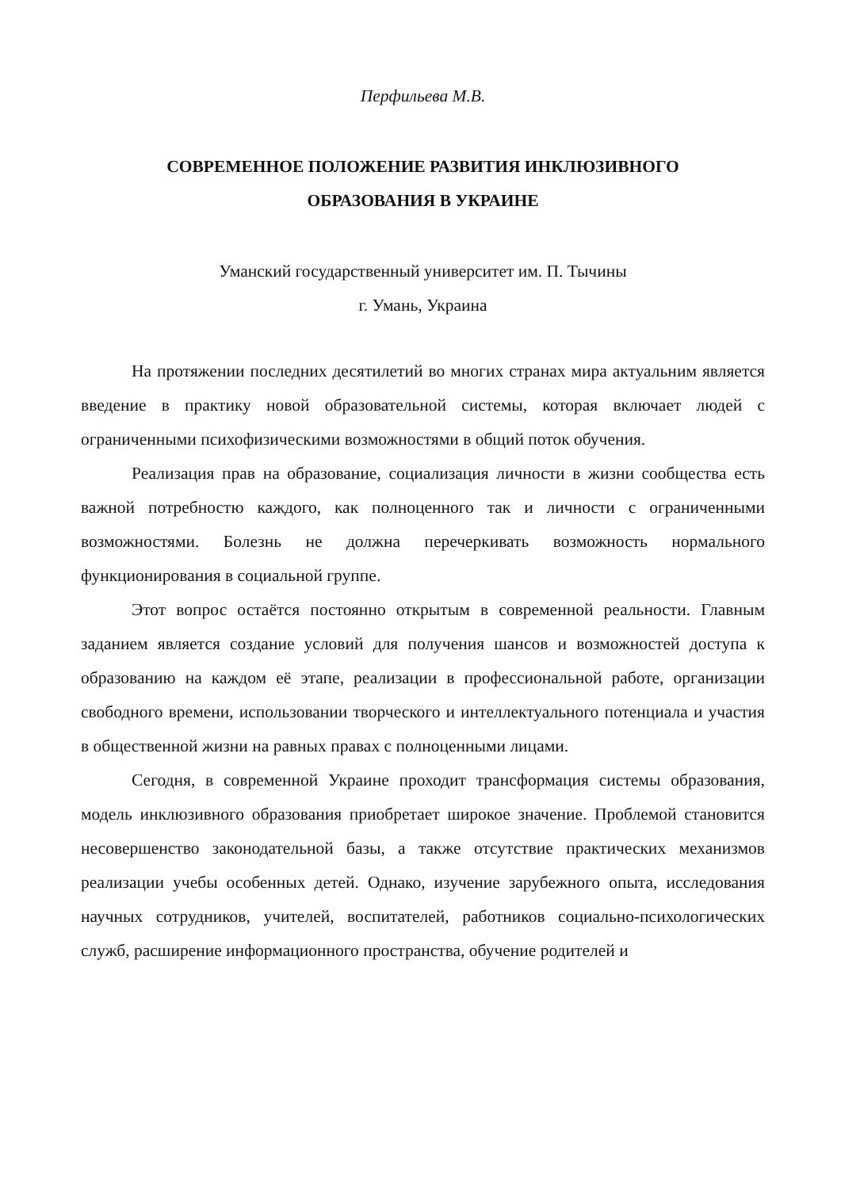Перфильева М.В.
СОВРЕМЕННОЕ ПОЛОЖЕНИЕ РАЗВИТИЯ ИНКЛЮЗИВНОГО
ОБРАЗОВАНИЯ В УКРАИНЕ
Уманский государственный университет им. П. Тычины
г. Умань, Украина
На протяжении последних десятилетий во многих странах мира актуальним является введение в практику новой образовательной системы, которая включает людей с ограниченными психофизическими возможностями в общий поток обучения.
Реализация прав на образование, социализация личности в жизни сообщества есть важной потребностю каждого, как полноценного так и личности с ограниченными возможностями. Болезнь не должна перечеркивать возможность нормального функционирования в социальной группе.
Этот вопрос остаётся постоянно открытым в современной реальности. Главным заданием является создание условий для получения шансов и возможностей доступа к образованию на каждом её этапе, реализации в профессиональной работе, организации свободного времени, использовании творческого и интеллектуального потенциала и участия в общественной жизни на равных правах с полноценными лицами.
Сегодня, в современной Украине проходит трансформация системы образования, модель инклюзивного образования приобретает широкое значение. Проблемой становится несовершенство законодательной базы, а также отсутствие практических механизмов реализации учебы особенных детей. Однако, изучение зарубежного опыта, исследования научных сотрудников, учителей, воспитателей, работников социально-психологических служб, расширение информационного пространства, обучение родителей и